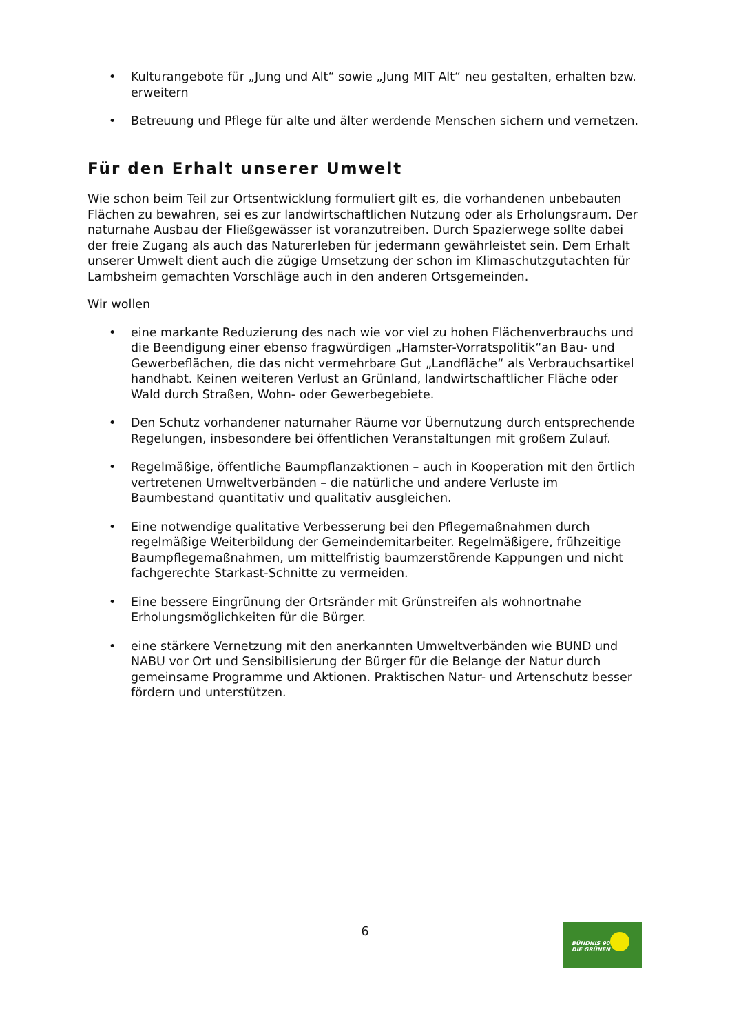• Kulturangebote für „Jung und Alt“ sowie „Jung MIT Alt“ neu gestalten, erhalten bzw. erweitern
• Betreuung und Pflege für alte und älter werdende Menschen sichern und vernetzen.
Für den Erhalt unserer Umwelt
Wie schon beim Teil zur Ortsentwicklung formuliert gilt es, die vorhandenen unbebauten Flächen zu bewahren, sei es zur landwirtschaftlichen Nutzung oder als Erholungsraum. Der naturnahe Ausbau der Fließgewässer ist voranzutreiben. Durch Spazierwege sollte dabei der freie Zugang als auch das Naturerleben für jedermann gewährleistet sein. Dem Erhalt unserer Umwelt dient auch die zügige Umsetzung der schon im Klimaschutzgutachten für Lambsheim gemachten Vorschläge auch in den anderen Ortsgemeinden.
Wir wollen
• eine markante Reduzierung des nach wie vor viel zu hohen Flächenverbrauchs und die Beendigung einer ebenso fragwürdigen „Hamster-Vorratspolitik“an Bau- und Gewerbeflächen, die das nicht vermehrbare Gut „Landfläche“ als Verbrauchsartikel handhabt. Keinen weiteren Verlust an Grünland, landwirtschaftlicher Fläche oder Wald durch Straßen, Wohn- oder Gewerbegebiete.
• Den Schutz vorhandener naturnaher Räume vor Übernutzung durch entsprechende Regelungen, insbesondere bei öffentlichen Veranstaltungen mit großem Zulauf.
• Regelmäßige, öffentliche Baumpflanzaktionen – auch in Kooperation mit den örtlich vertretenen Umweltverbänden – die natürliche und andere Verluste im Baumbestand quantitativ und qualitativ ausgleichen.
• Eine notwendige qualitative Verbesserung bei den Pflegemaßnahmen durch regelmäßige Weiterbildung der Gemeindemitarbeiter. Regelmäßigere, frühzeitige Baumpflegemaßnahmen, um mittelfristig baumzerstörende Kappungen und nicht fachgerechte Starkast-Schnitte zu vermeiden.
• Eine bessere Eingrünung der Ortsränder mit Grünstreifen als wohnortnahe Erholungsmöglichkeiten für die Bürger.
• eine stärkere Vernetzung mit den anerkannten Umweltverbänden wie BUND und NABU vor Ort und Sensibilisierung der Bürger für die Belange der Natur durch gemeinsame Programme und Aktionen. Praktischen Natur- und Artenschutz besser fördern und unterstützen.
6
BÜNDNIS 90
DIE GRÜNEN